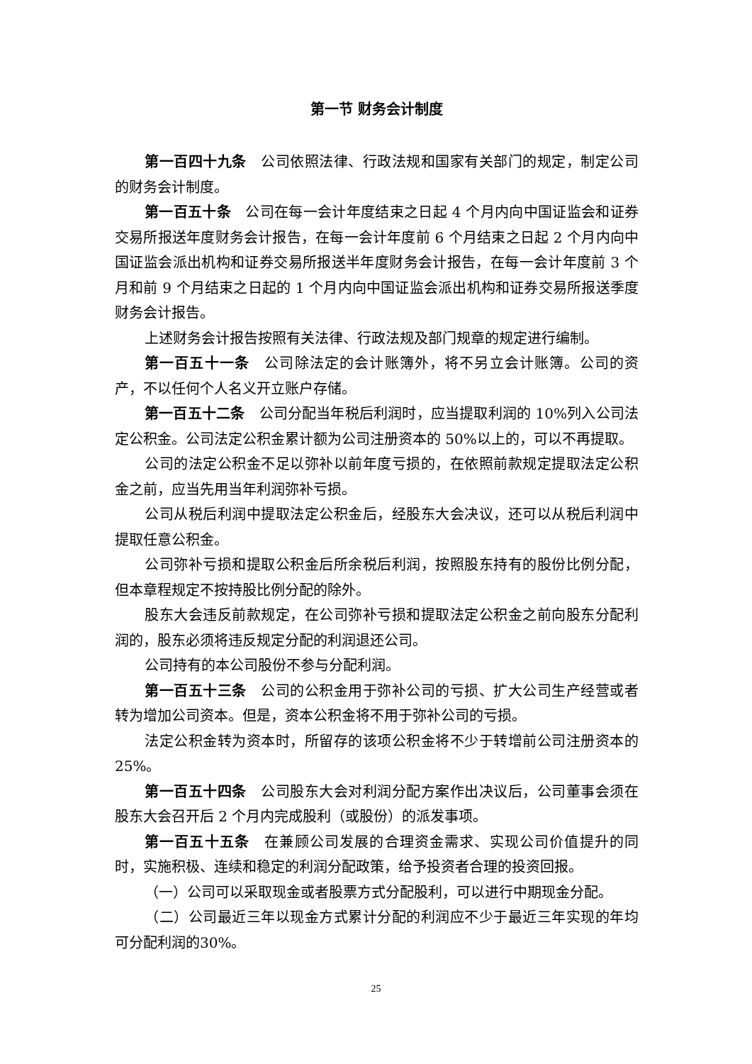第一节 财务会计制度
第一百四十九条　公司依照法律、行政法规和国家有关部门的规定，制定公司的财务会计制度。
第一百五十条　公司在每一会计年度结束之日起 4 个月内向中国证监会和证券交易所报送年度财务会计报告，在每一会计年度前 6 个月结束之日起 2 个月内向中国证监会派出机构和证券交易所报送半年度财务会计报告，在每一会计年度前 3 个月和前 9 个月结束之日起的 1 个月内向中国证监会派出机构和证券交易所报送季度财务会计报告。
上述财务会计报告按照有关法律、行政法规及部门规章的规定进行编制。
第一百五十一条　公司除法定的会计账簿外，将不另立会计账簿。公司的资产，不以任何个人名义开立账户存储。
第一百五十二条　公司分配当年税后利润时，应当提取利润的 10%列入公司法定公积金。公司法定公积金累计额为公司注册资本的 50%以上的，可以不再提取。
公司的法定公积金不足以弥补以前年度亏损的，在依照前款规定提取法定公积金之前，应当先用当年利润弥补亏损。
公司从税后利润中提取法定公积金后，经股东大会决议，还可以从税后利润中提取任意公积金。
公司弥补亏损和提取公积金后所余税后利润，按照股东持有的股份比例分配，但本章程规定不按持股比例分配的除外。
股东大会违反前款规定，在公司弥补亏损和提取法定公积金之前向股东分配利润的，股东必须将违反规定分配的利润退还公司。
公司持有的本公司股份不参与分配利润。
第一百五十三条　公司的公积金用于弥补公司的亏损、扩大公司生产经营或者转为增加公司资本。但是，资本公积金将不用于弥补公司的亏损。
法定公积金转为资本时，所留存的该项公积金将不少于转增前公司注册资本的 25%。
第一百五十四条　公司股东大会对利润分配方案作出决议后，公司董事会须在股东大会召开后 2 个月内完成股利（或股份）的派发事项。
第一百五十五条　在兼顾公司发展的合理资金需求、实现公司价值提升的同时，实施积极、连续和稳定的利润分配政策，给予投资者合理的投资回报。
（一）公司可以采取现金或者股票方式分配股利，可以进行中期现金分配。
（二）公司最近三年以现金方式累计分配的利润应不少于最近三年实现的年均可分配利润的30%。
25